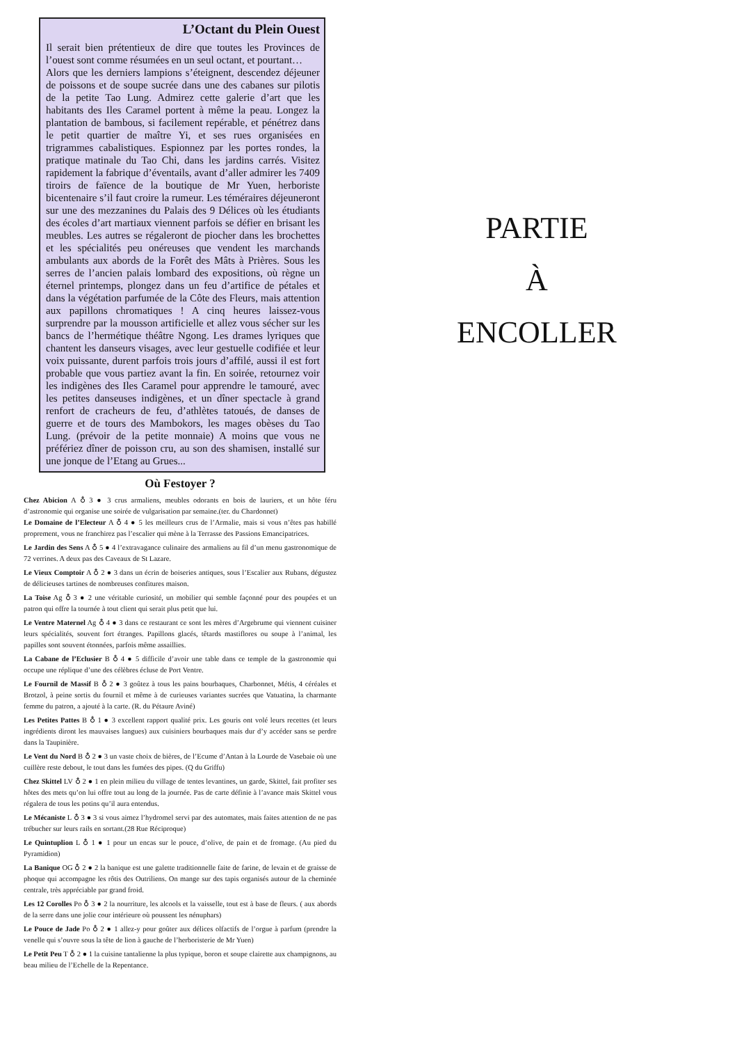L’Octant du Plein Ouest
Il serait bien prétentieux de dire que toutes les Provinces de l’ouest sont comme résumées en un seul octant, et pourtant…
Alors que les derniers lampions s’éteignent, descendez déjeuner de poissons et de soupe sucrée dans une des cabanes sur pilotis de la petite Tao Lung. Admirez cette galerie d’art que les habitants des Iles Caramel portent à même la peau. Longez la plantation de bambous, si facilement repérable, et pénétrez dans le petit quartier de maître Yi, et ses rues organisées en trigrammes cabalistiques. Espionnez par les portes rondes, la pratique matinale du Tao Chi, dans les jardins carrés. Visitez rapidement la fabrique d’éventails, avant d’aller admirer les 7409 tiroirs de faïence de la boutique de Mr Yuen, herboriste bicentenaire s’il faut croire la rumeur. Les téméraires déjeuneront sur une des mezzanines du Palais des 9 Délices où les étudiants des écoles d’art martiaux viennent parfois se défier en brisant les meubles. Les autres se régaleront de piocher dans les brochettes et les spécialités peu onéreuses que vendent les marchands ambulants aux abords de la Forêt des Mâts à Prières. Sous les serres de l’ancien palais lombard des expositions, où règne un éternel printemps, plongez dans un feu d’artifice de pétales et dans la végétation parfumée de la Côte des Fleurs, mais attention aux papillons chromatiques ! A cinq heures laissez-vous surprendre par la mousson artificielle et allez vous sécher sur les bancs de l’hermétique théâtre Ngong. Les drames lyriques que chantent les danseurs visages, avec leur gestuelle codifiée et leur voix puissante, durent parfois trois jours d’affilé, aussi il est fort probable que vous partiez avant la fin. En soirée, retournez voir les indigènes des Iles Caramel pour apprendre le tamouré, avec les petites danseuses indigènes, et un dîner spectacle à grand renfort de cracheurs de feu, d’athlètes tatoués, de danses de guerre et de tours des Mambokors, les mages obèses du Tao Lung. (prévoir de la petite monnaie) A moins que vous ne préfériez dîner de poisson cru, au son des shamisen, installé sur une jonque de l’Etang au Grues...
Où Festoyer ?
Chez Abicion A ♁ 3 ● 3 crus armaliens, meubles odorants en bois de lauriers, et un hôte féru d’astronomie qui organise une soirée de vulgarisation par semaine.(ter. du Chardonnet)
Le Domaine de l’Electeur A ♁ 4 ● 5 les meilleurs crus de l’Armalie, mais si vous n’êtes pas habillé proprement, vous ne franchirez pas l’escalier qui mène à la Terrasse des Passions Emancipatrices.
Le Jardin des Sens A ♁ 5 ● 4 l’extravagance culinaire des armaliens au fil d’un menu gastronomique de 72 verrines. A deux pas des Caveaux de St Lazare.
Le Vieux Comptoir A ♁ 2 ● 3 dans un écrin de boiseries antiques, sous l’Escalier aux Rubans, dégustez de délicieuses tartines de nombreuses confitures maison.
La Toise Ag ♁ 3 ● 2 une véritable curiosité, un mobilier qui semble façonné pour des poupées et un patron qui offre la tournée à tout client qui serait plus petit que lui.
Le Ventre Maternel Ag ♁ 4 ● 3 dans ce restaurant ce sont les mères d’Argebrume qui viennent cuisiner leurs spécialités, souvent fort étranges. Papillons glacés, têtards mastiflores ou soupe à l’animal, les papilles sont souvent étonnées, parfois même assaillies.
La Cabane de l’Eclusier B ♁ 4 ● 5 difficile d’avoir une table dans ce temple de la gastronomie qui occupe une réplique d’une des célèbres écluse de Port Ventre.
Le Fournil de Massif B ♁ 2 ● 3 goûtez à tous les pains bourbaques, Charbonnet, Métis, 4 céréales et Brotzol, à peine sortis du fournil et même à de curieuses variantes sucrées que Vatuatina, la charmante femme du patron, a ajouté à la carte. (R. du Pétaure Aviné)
Les Petites Pattes B ♁ 1 ● 3 excellent rapport qualité prix. Les gouris ont volé leurs recettes (et leurs ingrédients diront les mauvaises langues) aux cuisiniers bourbaques mais dur d’y accéder sans se perdre dans la Taupinière.
Le Vent du Nord B ♁ 2 ● 3 un vaste choix de bières, de l’Ecume d’Antan à la Lourde de Vasebaie où une cuillère reste debout, le tout dans les fumées des pipes. (Q du Griffu)
Chez Skittel LV ♁ 2 ● 1 en plein milieu du village de tentes levantines, un garde, Skittel, fait profiter ses hôtes des mets qu’on lui offre tout au long de la journée. Pas de carte définie à l’avance mais Skittel vous régalera de tous les potins qu’il aura entendus.
Le Mécaniste L ♁ 3 ● 3 si vous aimez l’hydromel servi par des automates, mais faites attention de ne pas trébucher sur leurs rails en sortant.(28 Rue Réciproque)
Le Quintuplion L ♁ 1 ● 1 pour un encas sur le pouce, d’olive, de pain et de fromage. (Au pied du Pyramidion)
La Banique OG ♁ 2 ● 2 la banique est une galette traditionnelle faite de farine, de levain et de graisse de phoque qui accompagne les rôtis des Outriliens. On mange sur des tapis organisés autour de la cheminée centrale, très appréciable par grand froid.
Les 12 Corolles Po ♁ 3 ● 2 la nourriture, les alcools et la vaisselle, tout est à base de fleurs. ( aux abords de la serre dans une jolie cour intérieure où poussent les nénuphars)
Le Pouce de Jade Po ♁ 2 ● 1 allez-y pour goûter aux délices olfactifs de l’orgue à parfum (prendre la venelle qui s’ouvre sous la tête de lion à gauche de l’herboristerie de Mr Yuen)
Le Petit Peu T ♁ 2 ● 1 la cuisine tantalienne la plus typique, boron et soupe clairette aux champignons, au beau milieu de l’Echelle de la Repentance.
PARTIE
À
ENCOLLER